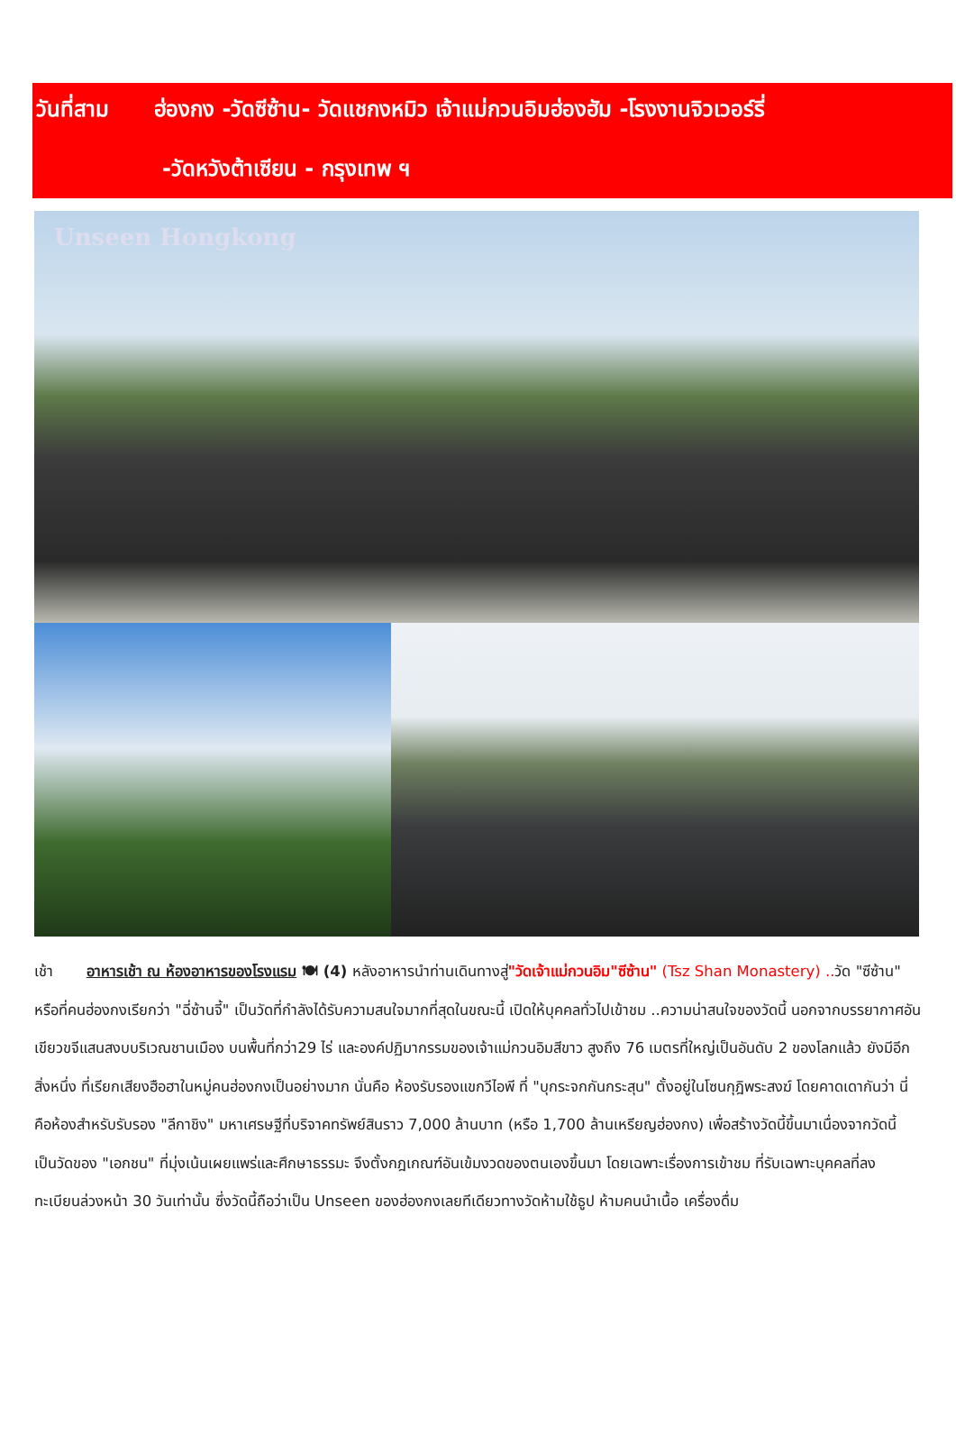วันที่สาม ฮ่องกง -วัดซีซ้าน- วัดแชกงหมิว เจ้าแม่กวนอิมฮ่องฮัม -โรงงานจิวเวอร์รี่
-วัดหวังต้าเซียน - กรุงเทพ ฯ
Unseen Hongkong
เช้า อาหารเช้า ณ ห้องอาหารของโรงแรม 🍽 (4) หลังอาหารนำท่านเดินทางสู่"วัดเจ้าแม่กวนอิม"ซีซ้าน" (Tsz Shan Monastery) .. วัด "ซีซ้าน" หรือที่คนฮ่องกงเรียกว่า "ฉี่ซ้านจี้" เป็นวัดที่กำลังได้รับความสนใจมากที่สุดในขณะนี้ เปิดให้บุคคลทั่วไปเข้าชม ..ความน่าสนใจของวัดนี้ นอกจากบรรยากาศอันเขียวขจีแสนสงบบริเวณชานเมือง บนพื้นที่กว่า29 ไร่ และองค์ปฏิมากรรมของเจ้าแม่กวนอิมสีขาว สูงถึง 76 เมตรที่ใหญ่เป็นอันดับ 2 ของโลกแล้ว ยังมีอีกสิ่งหนึ่ง ที่เรียกเสียงฮือฮาในหมู่คนฮ่องกงเป็นอย่างมาก นั่นคือ ห้องรับรองแขกวีไอพี ที่ "บุกระจกกันกระสุน" ตั้งอยู่ในโซนกุฎิพระสงฆ์ โดยคาดเดากันว่า นี่คือห้องสำหรับรับรอง "ลีกาชิง" มหาเศรษฐีที่บริจาคทรัพย์สินราว 7,000 ล้านบาท (หรือ 1,700 ล้านเหรียญฮ่องกง) เพื่อสร้างวัดนี้ขึ้นมาเนื่องจากวัดนี้ เป็นวัดของ "เอกชน" ที่มุ่งเน้นเผยแพร่และศึกษาธรรมะ จึงตั้งกฎเกณฑ์อันเข้มงวดของตนเองขึ้นมา โดยเฉพาะเรื่องการเข้าชม ที่รับเฉพาะบุคคลที่ลงทะเบียนล่วงหน้า 30 วันเท่านั้น ซึ่งวัดนี้ถือว่าเป็น Unseen ของฮ่องกงเลยทีเดียวทางวัดห้ามใช้ธูป ห้ามคนนำเนื้อ เครื่องดื่ม